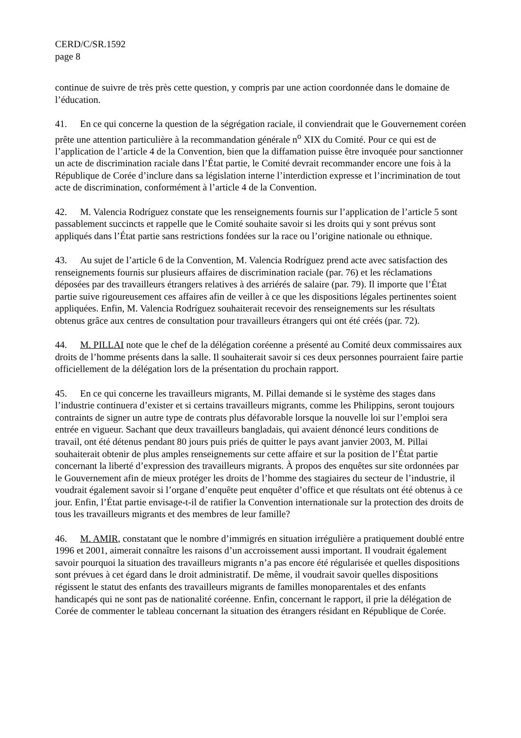CERD/C/SR.1592
page 8
continue de suivre de très près cette question, y compris par une action coordonnée dans le domaine de l’éducation.
41. En ce qui concerne la question de la ségrégation raciale, il conviendrait que le Gouvernement coréen prête une attention particulière à la recommandation générale n<sup>o</sup> XIX du Comité. Pour ce qui est de l’application de l’article 4 de la Convention, bien que la diffamation puisse être invoquée pour sanctionner un acte de discrimination raciale dans l’État partie, le Comité devrait recommander encore une fois à la République de Corée d’inclure dans sa législation interne l’interdiction expresse et l’incrimination de tout acte de discrimination, conformément à l’article 4 de la Convention.
42. M. Valencia Rodríguez constate que les renseignements fournis sur l’application de l’article 5 sont passablement succincts et rappelle que le Comité souhaite savoir si les droits qui y sont prévus sont appliqués dans l’État partie sans restrictions fondées sur la race ou l’origine nationale ou ethnique.
43. Au sujet de l’article 6 de la Convention, M. Valencia Rodríguez prend acte avec satisfaction des renseignements fournis sur plusieurs affaires de discrimination raciale (par. 76) et les réclamations déposées par des travailleurs étrangers relatives à des arriérés de salaire (par. 79). Il importe que l’État partie suive rigoureusement ces affaires afin de veiller à ce que les dispositions légales pertinentes soient appliquées. Enfin, M. Valencia Rodríguez souhaiterait recevoir des renseignements sur les résultats obtenus grâce aux centres de consultation pour travailleurs étrangers qui ont été créés (par. 72).
44. M. PILLAI note que le chef de la délégation coréenne a présenté au Comité deux commissaires aux droits de l’homme présents dans la salle. Il souhaiterait savoir si ces deux personnes pourraient faire partie officiellement de la délégation lors de la présentation du prochain rapport.
45. En ce qui concerne les travailleurs migrants, M. Pillai demande si le système des stages dans l’industrie continuera d’exister et si certains travailleurs migrants, comme les Philippins, seront toujours contraints de signer un autre type de contrats plus défavorable lorsque la nouvelle loi sur l’emploi sera entrée en vigueur. Sachant que deux travailleurs bangladais, qui avaient dénoncé leurs conditions de travail, ont été détenus pendant 80 jours puis priés de quitter le pays avant janvier 2003, M. Pillai souhaiterait obtenir de plus amples renseignements sur cette affaire et sur la position de l’État partie concernant la liberté d’expression des travailleurs migrants. À propos des enquêtes sur site ordonnées par le Gouvernement afin de mieux protéger les droits de l’homme des stagiaires du secteur de l’industrie, il voudrait également savoir si l’organe d’enquête peut enquêter d’office et que résultats ont été obtenus à ce jour. Enfin, l’État partie envisage-t-il de ratifier la Convention internationale sur la protection des droits de tous les travailleurs migrants et des membres de leur famille?
46. M. AMIR, constatant que le nombre d’immigrés en situation irrégulière a pratiquement doublé entre 1996 et 2001, aimerait connaître les raisons d’un accroissement aussi important. Il voudrait également savoir pourquoi la situation des travailleurs migrants n’a pas encore été régularisée et quelles dispositions sont prévues à cet égard dans le droit administratif. De même, il voudrait savoir quelles dispositions régissent le statut des enfants des travailleurs migrants de familles monoparentales et des enfants handicapés qui ne sont pas de nationalité coréenne. Enfin, concernant le rapport, il prie la délégation de Corée de commenter le tableau concernant la situation des étrangers résidant en République de Corée.